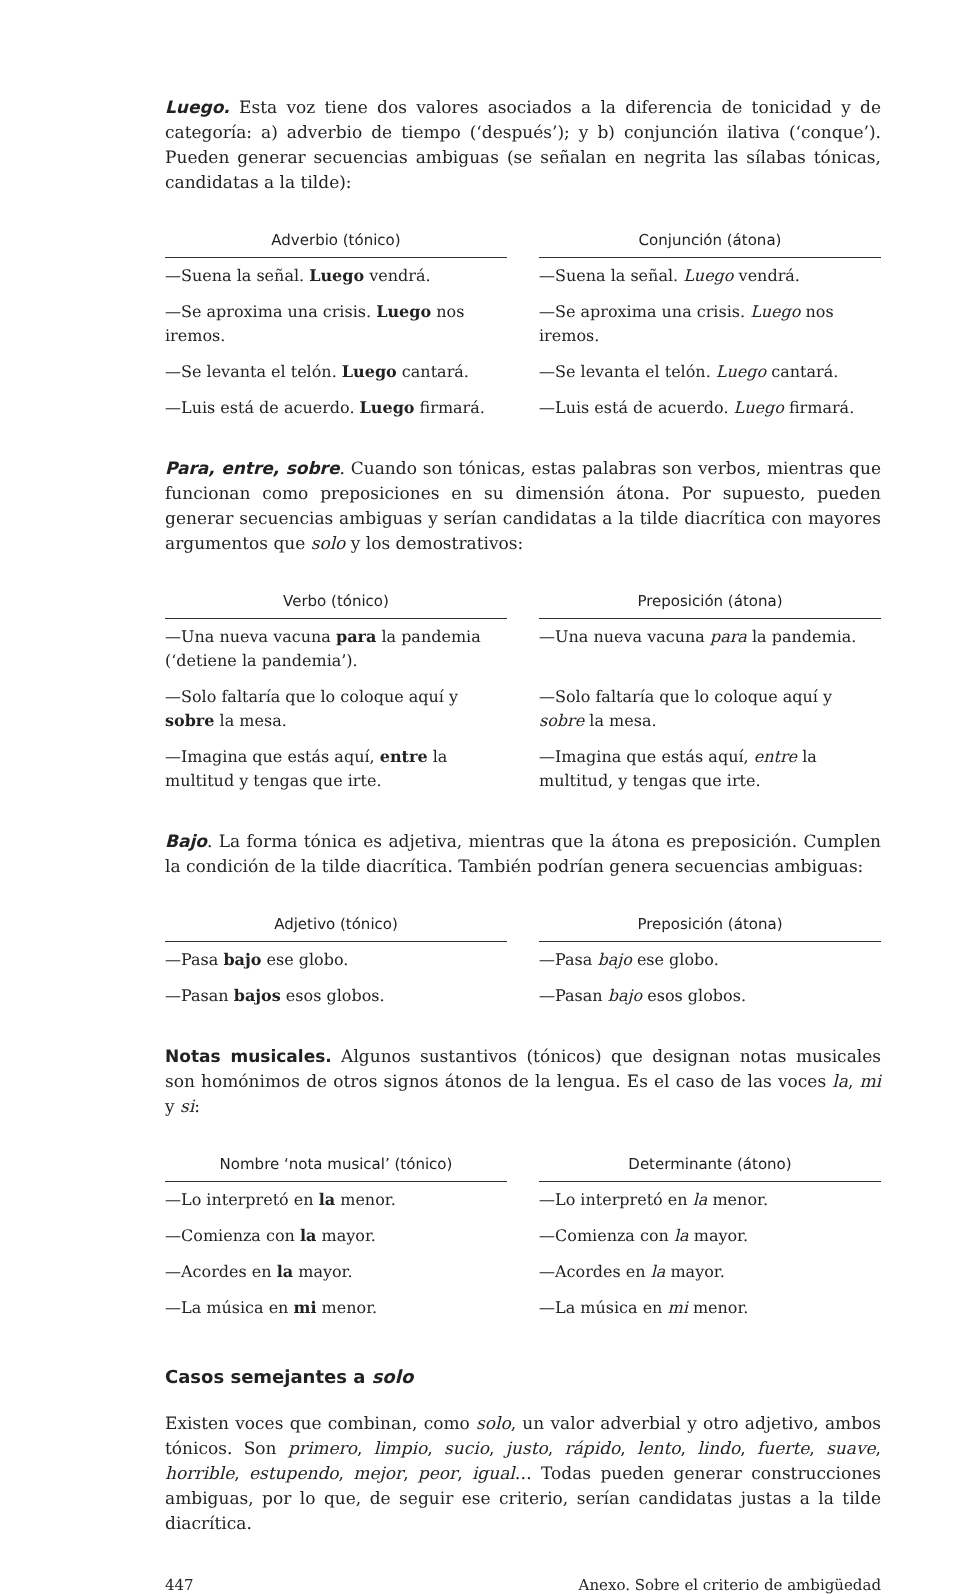Luego. Esta voz tiene dos valores asociados a la diferencia de tonicidad y de categoría: a) adverbio de tiempo (‘después’); y b) conjunción ilativa (‘conque’). Pueden generar secuencias ambiguas (se señalan en negrita las sílabas tónicas, candidatas a la tilde):
| Adverbio (tónico) | Conjunción (átona) |
| --- | --- |
| —Suena la señal. Luego vendrá. | —Suena la señal. Luego vendrá. |
| —Se aproxima una crisis. Luego nos iremos. | —Se aproxima una crisis. Luego nos iremos. |
| —Se levanta el telón. Luego cantará. | —Se levanta el telón. Luego cantará. |
| —Luis está de acuerdo. Luego firmará. | —Luis está de acuerdo. Luego firmará. |
Para, entre, sobre. Cuando son tónicas, estas palabras son verbos, mientras que funcionan como preposiciones en su dimensión átona. Por supuesto, pueden generar secuencias ambiguas y serían candidatas a la tilde diacrítica con mayores argumentos que solo y los demostrativos:
| Verbo (tónico) | Preposición (átona) |
| --- | --- |
| —Una nueva vacuna para la pandemia (‘detiene la pandemia’). | —Una nueva vacuna para la pandemia. |
| —Solo faltaría que lo coloque aquí y sobre la mesa. | —Solo faltaría que lo coloque aquí y sobre la mesa. |
| —Imagina que estás aquí, entre la multitud y tengas que irte. | —Imagina que estás aquí, entre la multitud, y tengas que irte. |
Bajo. La forma tónica es adjetiva, mientras que la átona es preposición. Cumplen la condición de la tilde diacrítica. También podrían genera secuencias ambiguas:
| Adjetivo (tónico) | Preposición (átona) |
| --- | --- |
| —Pasa bajo ese globo. | —Pasa bajo ese globo. |
| —Pasan bajos esos globos. | —Pasan bajo esos globos. |
Notas musicales. Algunos sustantivos (tónicos) que designan notas musicales son homónimos de otros signos átonos de la lengua. Es el caso de las voces la, mi y si:
| Nombre ‘nota musical’ (tónico) | Determinante (átono) |
| --- | --- |
| —Lo interpretó en la menor. | —Lo interpretó en la menor. |
| —Comienza con la mayor. | —Comienza con la mayor. |
| —Acordes en la mayor. | —Acordes en la mayor. |
| —La música en mi menor. | —La música en mi menor. |
Casos semejantes a solo
Existen voces que combinan, como solo, un valor adverbial y otro adjetivo, ambos tónicos. Son primero, limpio, sucio, justo, rápido, lento, lindo, fuerte, suave, horrible, estupendo, mejor, peor, igual… Todas pueden generar construcciones ambiguas, por lo que, de seguir ese criterio, serían candidatas justas a la tilde diacrítica.
447 Anexo. Sobre el criterio de ambigüedad